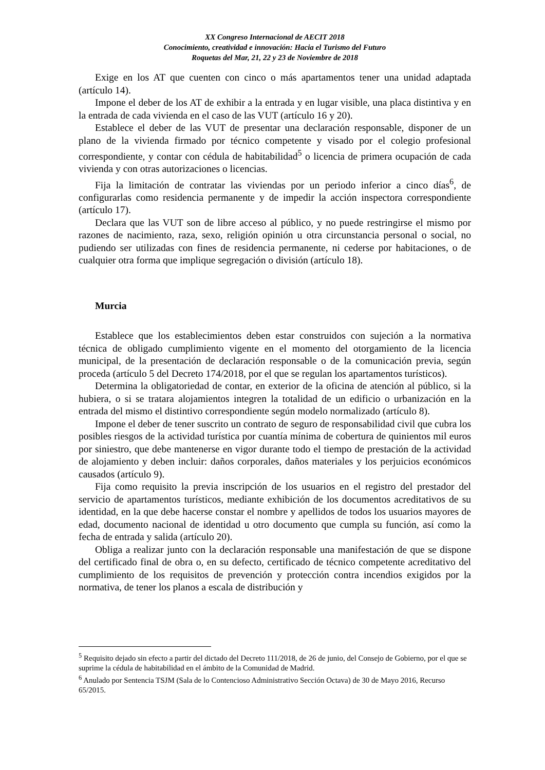XX Congreso Internacional de AECIT 2018
Conocimiento, creatividad e innovación: Hacia el Turismo del Futuro
Roquetas del Mar, 21, 22 y 23 de Noviembre de 2018
Exige en los AT que cuenten con cinco o más apartamentos tener una unidad adaptada (artículo 14).
Impone el deber de los AT de exhibir a la entrada y en lugar visible, una placa distintiva y en la entrada de cada vivienda en el caso de las VUT (artículo 16 y 20).
Establece el deber de las VUT de presentar una declaración responsable, disponer de un plano de la vivienda firmado por técnico competente y visado por el colegio profesional correspondiente, y contar con cédula de habitabilidad<sup>5</sup> o licencia de primera ocupación de cada vivienda y con otras autorizaciones o licencias.
Fija la limitación de contratar las viviendas por un periodo inferior a cinco días<sup>6</sup>, de configurarlas como residencia permanente y de impedir la acción inspectora correspondiente (artículo 17).
Declara que las VUT son de libre acceso al público, y no puede restringirse el mismo por razones de nacimiento, raza, sexo, religión opinión u otra circunstancia personal o social, no pudiendo ser utilizadas con fines de residencia permanente, ni cederse por habitaciones, o de cualquier otra forma que implique segregación o división (artículo 18).
Murcia
Establece que los establecimientos deben estar construidos con sujeción a la normativa técnica de obligado cumplimiento vigente en el momento del otorgamiento de la licencia municipal, de la presentación de declaración responsable o de la comunicación previa, según proceda (artículo 5 del Decreto 174/2018, por el que se regulan los apartamentos turísticos).
Determina la obligatoriedad de contar, en exterior de la oficina de atención al público, si la hubiera, o si se tratara alojamientos integren la totalidad de un edificio o urbanización en la entrada del mismo el distintivo correspondiente según modelo normalizado (artículo 8).
Impone el deber de tener suscrito un contrato de seguro de responsabilidad civil que cubra los posibles riesgos de la actividad turística por cuantía mínima de cobertura de quinientos mil euros por siniestro, que debe mantenerse en vigor durante todo el tiempo de prestación de la actividad de alojamiento y deben incluir: daños corporales, daños materiales y los perjuicios económicos causados (artículo 9).
Fija como requisito la previa inscripción de los usuarios en el registro del prestador del servicio de apartamentos turísticos, mediante exhibición de los documentos acreditativos de su identidad, en la que debe hacerse constar el nombre y apellidos de todos los usuarios mayores de edad, documento nacional de identidad u otro documento que cumpla su función, así como la fecha de entrada y salida (artículo 20).
Obliga a realizar junto con la declaración responsable una manifestación de que se dispone del certificado final de obra o, en su defecto, certificado de técnico competente acreditativo del cumplimiento de los requisitos de prevención y protección contra incendios exigidos por la normativa, de tener los planos a escala de distribución y
<sup>5</sup> Requisito dejado sin efecto a partir del dictado del Decreto 111/2018, de 26 de junio, del Consejo de Gobierno, por el que se suprime la cédula de habitabilidad en el ámbito de la Comunidad de Madrid.
<sup>6</sup> Anulado por Sentencia TSJM (Sala de lo Contencioso Administrativo Sección Octava) de 30 de Mayo 2016, Recurso 65/2015.